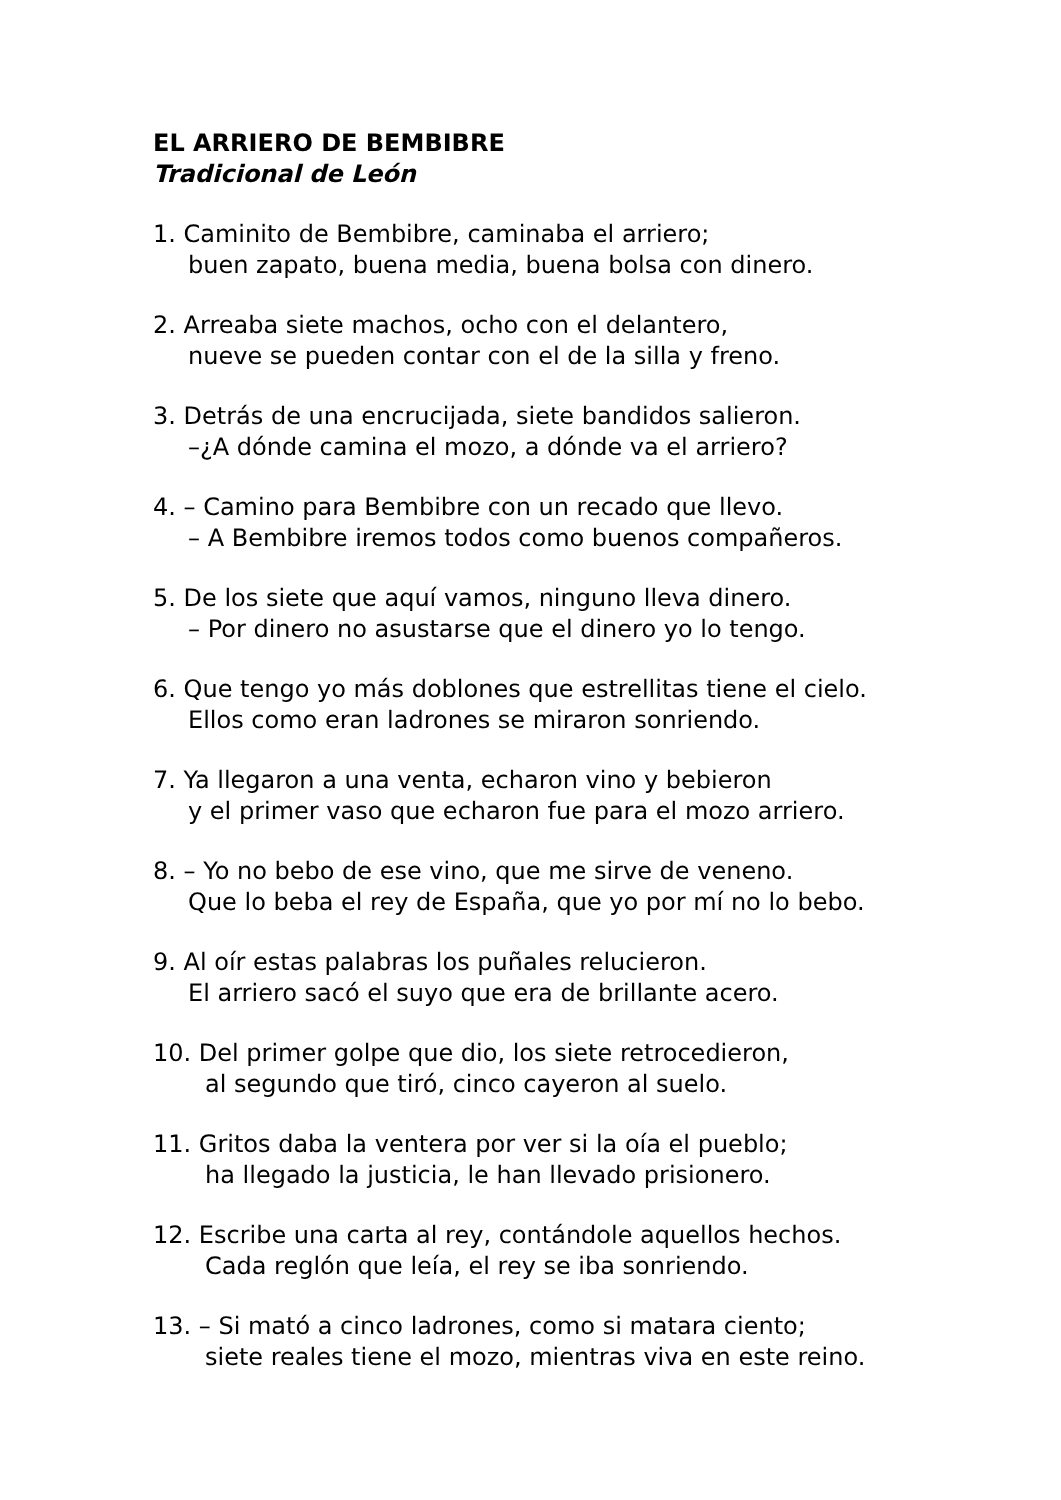EL ARRIERO DE BEMBIBRE
Tradicional de León
1. Caminito de Bembibre, caminaba el arriero;
buen zapato, buena media, buena bolsa con dinero.
2. Arreaba siete machos, ocho con el delantero,
nueve se pueden contar con el de la silla y freno.
3. Detrás de una encrucijada, siete bandidos salieron.
–¿A dónde camina el mozo, a dónde va el arriero?
4. – Camino para Bembibre con un recado que llevo.
– A Bembibre iremos todos como buenos compañeros.
5. De los siete que aquí vamos, ninguno lleva dinero.
– Por dinero no asustarse que el dinero yo lo tengo.
6. Que tengo yo más doblones que estrellitas tiene el cielo.
Ellos como eran ladrones se miraron sonriendo.
7. Ya llegaron a una venta, echaron vino y bebieron
y el primer vaso que echaron fue para el mozo arriero.
8. – Yo no bebo de ese vino, que me sirve de veneno.
Que lo beba el rey de España, que yo por mí no lo bebo.
9. Al oír estas palabras los puñales relucieron.
El arriero sacó el suyo que era de brillante acero.
10. Del primer golpe que dio, los siete retrocedieron,
al segundo que tiró, cinco cayeron al suelo.
11. Gritos daba la ventera por ver si la oía el pueblo;
ha llegado la justicia, le han llevado prisionero.
12. Escribe una carta al rey, contándole aquellos hechos.
Cada reglón que leía, el rey se iba sonriendo.
13. – Si mató a cinco ladrones, como si matara ciento;
siete reales tiene el mozo, mientras viva en este reino.